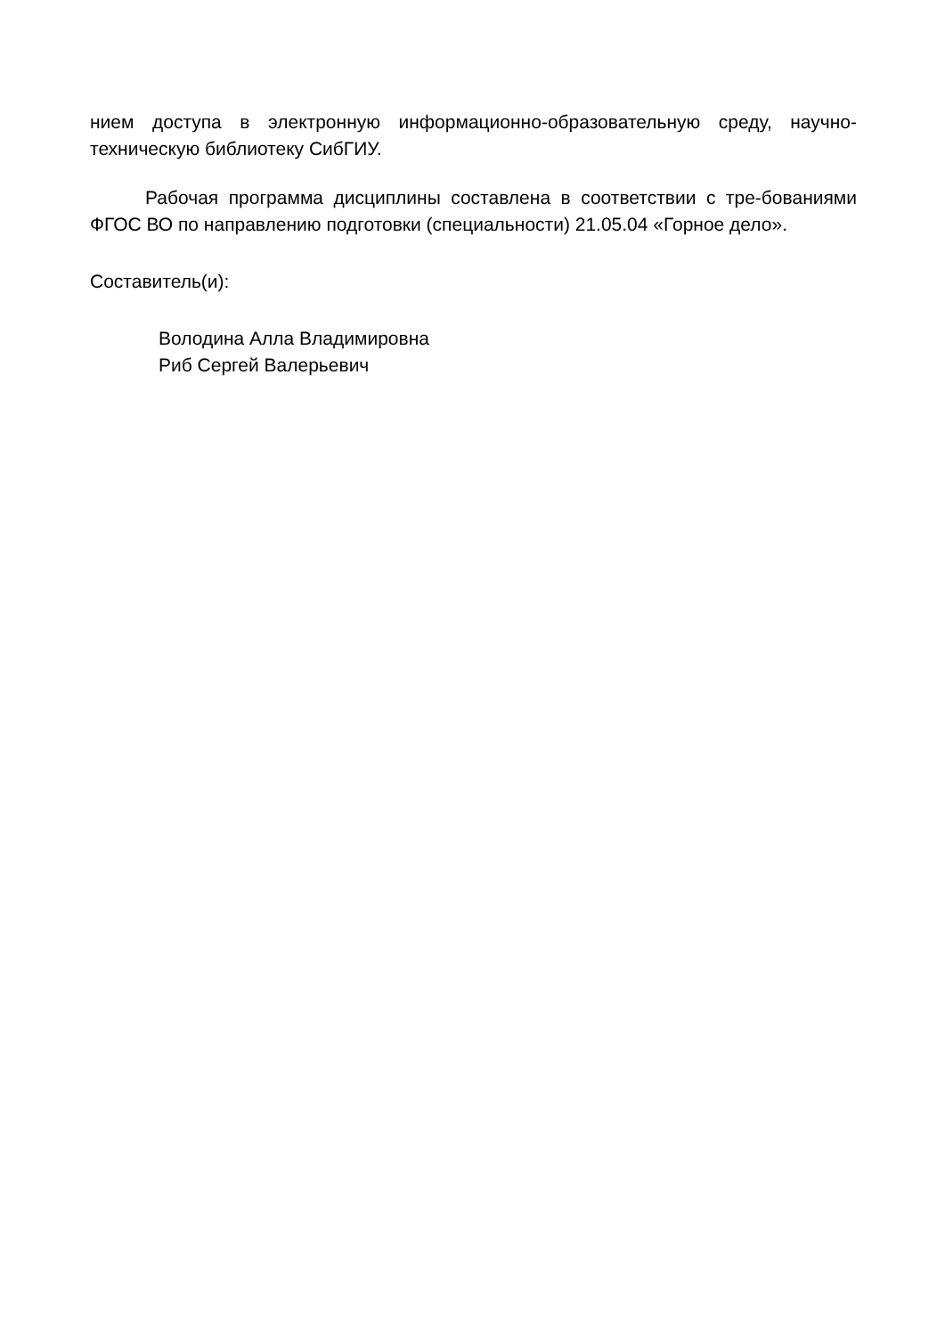нием доступа в электронную информационно-образовательную среду, научно-техническую библиотеку СибГИУ.
Рабочая программа дисциплины составлена в соответствии с тре-бованиями ФГОС ВО по направлению подготовки (специальности) 21.05.04 «Горное дело».
Составитель(и):
Володина Алла Владимировна
Риб Сергей Валерьевич